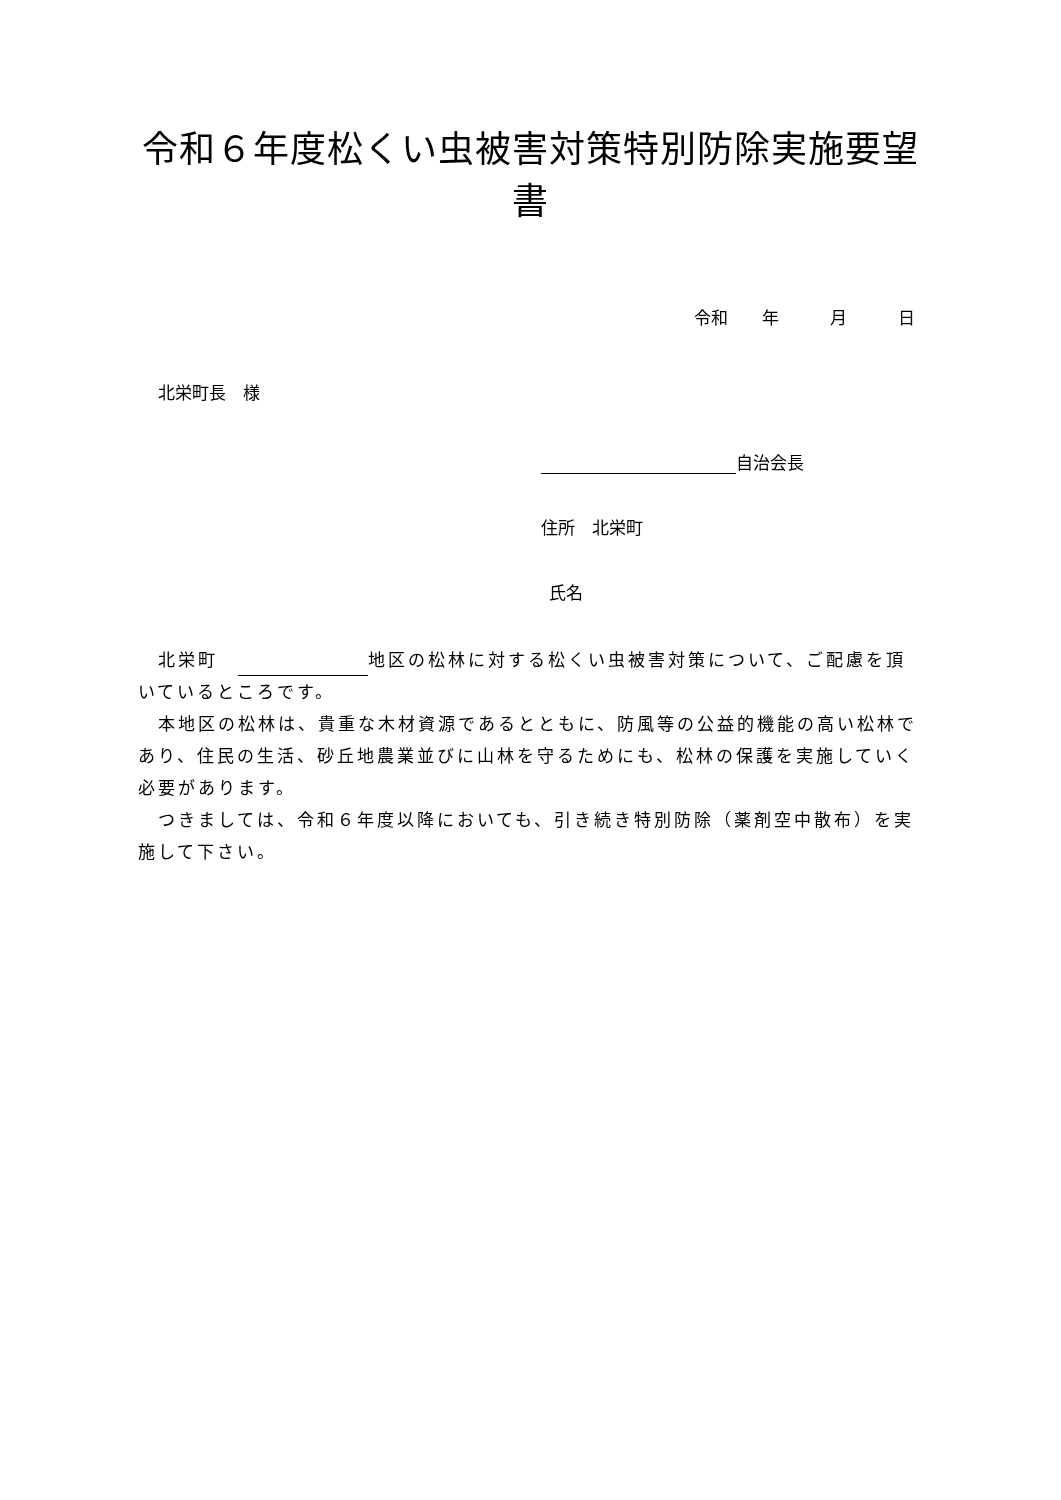令和６年度松くい虫被害対策特別防除実施要望書
令和　　年　　　月　　　日
北栄町長　様
自治会長
住所　北栄町
氏名
　北栄町　 地区の松林に対する松くい虫被害対策について、ご配慮を頂いているところです。
　本地区の松林は、貴重な木材資源であるとともに、防風等の公益的機能の高い松林であり、住民の生活、砂丘地農業並びに山林を守るためにも、松林の保護を実施していく必要があります。
　つきましては、令和６年度以降においても、引き続き特別防除（薬剤空中散布）を実施して下さい。